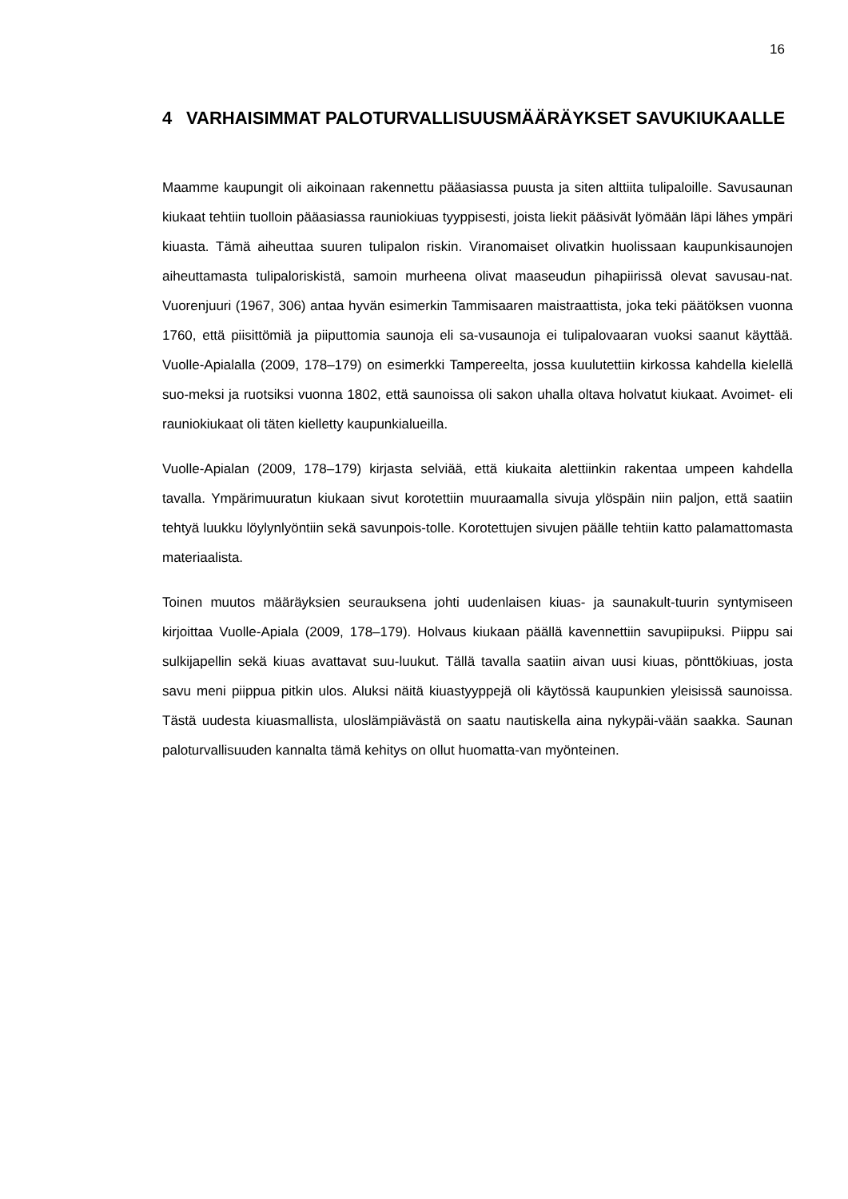16
4 VARHAISIMMAT PALOTURVALLISUUSMÄÄRÄYKSET SAVUKIUKAALLE
Maamme kaupungit oli aikoinaan rakennettu pääasiassa puusta ja siten alttiita tulipaloille. Savusaunan kiukaat tehtiin tuolloin pääasiassa rauniokiuas tyyppisesti, joista liekit pääsivät lyömään läpi lähes ympäri kiuasta. Tämä aiheuttaa suuren tulipalon riskin. Viranomaiset olivatkin huolissaan kaupunkisaunojen aiheuttamasta tulipaloriskistä, samoin murheena olivat maaseudun pihapiirissä olevat savusau-nat. Vuorenjuuri (1967, 306) antaa hyvän esimerkin Tammisaaren maistraattista, joka teki päätöksen vuonna 1760, että piisittömiä ja piiputtomia saunoja eli sa-vusaunoja ei tulipalovaaran vuoksi saanut käyttää. Vuolle-Apialalla (2009, 178–179) on esimerkki Tampereelta, jossa kuulutettiin kirkossa kahdella kielellä suo-meksi ja ruotsiksi vuonna 1802, että saunoissa oli sakon uhalla oltava holvatut kiukaat. Avoimet- eli rauniokiukaat oli täten kielletty kaupunkialueilla.
Vuolle-Apialan (2009, 178–179) kirjasta selviää, että kiukaita alettiinkin rakentaa umpeen kahdella tavalla. Ympärimuuratun kiukaan sivut korotettiin muuraamalla sivuja ylöspäin niin paljon, että saatiin tehtyä luukku löylynlyöntiin sekä savunpois-tolle. Korotettujen sivujen päälle tehtiin katto palamattomasta materiaalista.
Toinen muutos määräyksien seurauksena johti uudenlaisen kiuas- ja saunakult-tuurin syntymiseen kirjoittaa Vuolle-Apiala (2009, 178–179). Holvaus kiukaan päällä kavennettiin savupiipuksi. Piippu sai sulkijapellin sekä kiuas avattavat suu-luukut. Tällä tavalla saatiin aivan uusi kiuas, pönttökiuas, josta savu meni piippua pitkin ulos. Aluksi näitä kiuastyyppejä oli käytössä kaupunkien yleisissä saunoissa. Tästä uudesta kiuasmallista, uloslämpiävästä on saatu nautiskella aina nykypäi-vään saakka. Saunan paloturvallisuuden kannalta tämä kehitys on ollut huomatta-van myönteinen.